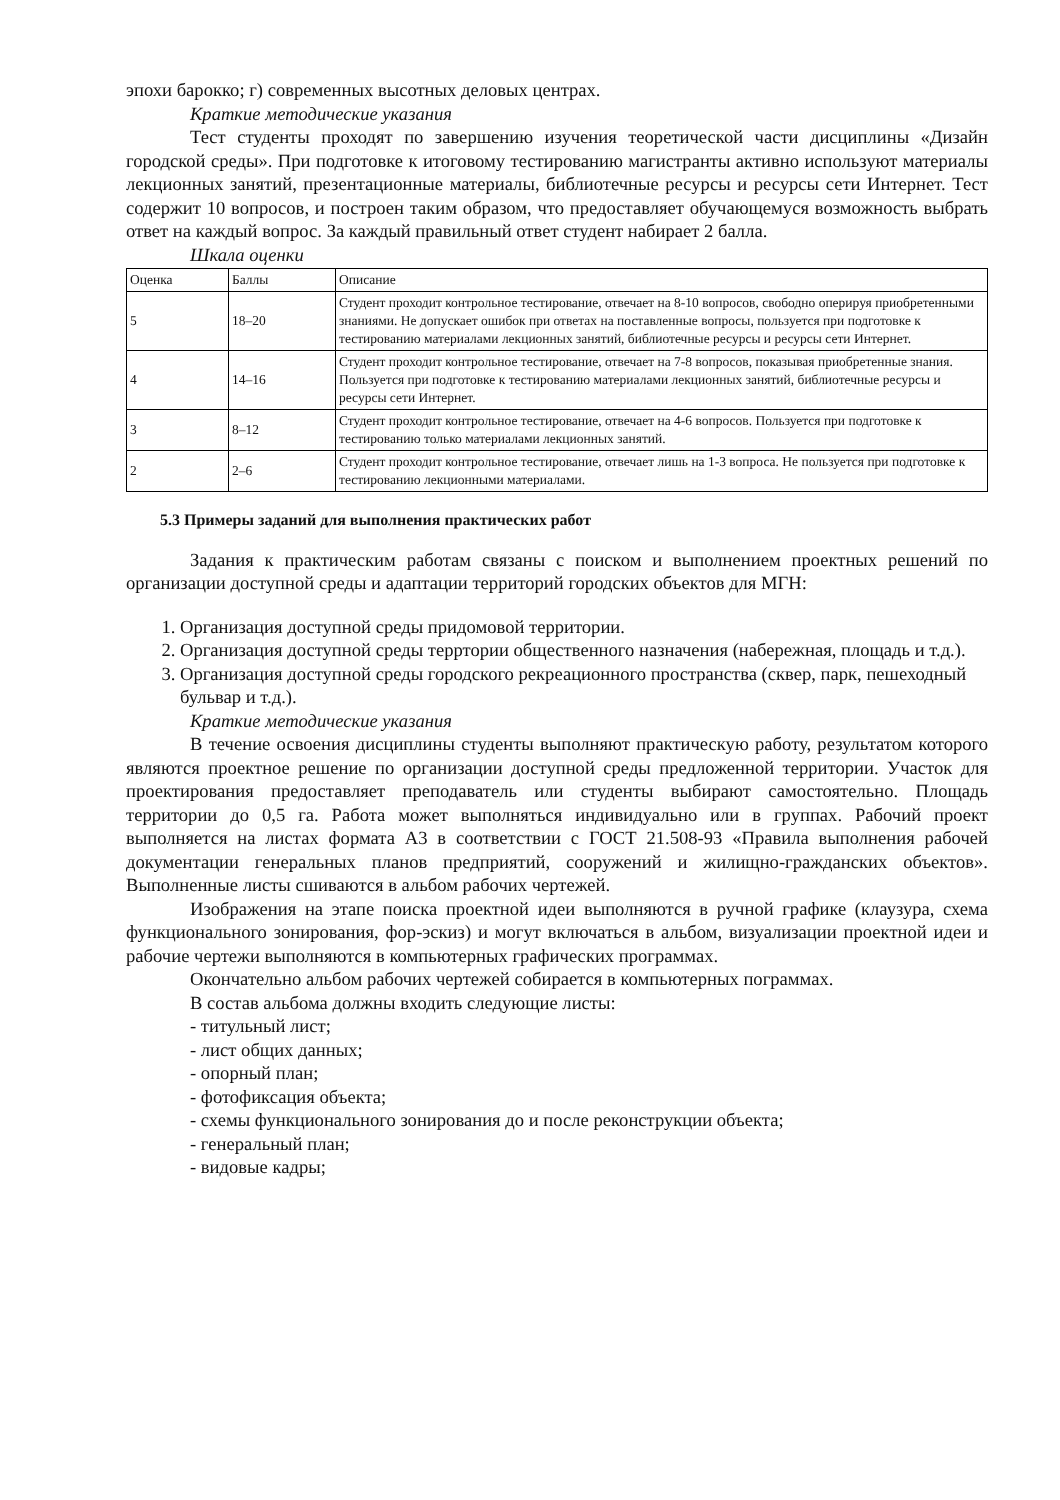эпохи барокко; г) современных высотных деловых центрах.
Краткие методические указания
Тест студенты проходят по завершению изучения теоретической части дисциплины «Дизайн городской среды». При подготовке к итоговому тестированию магистранты активно используют материалы лекционных занятий, презентационные материалы, библиотечные ресурсы и ресурсы сети Интернет. Тест содержит 10 вопросов, и построен таким образом, что предоставляет обучающемуся возможность выбрать ответ на каждый вопрос. За каждый правильный ответ студент набирает 2 балла.
Шкала оценки
| Оценка | Баллы | Описание |
| 5 | 18–20 | Студент проходит контрольное тестирование, отвечает на 8-10 вопросов, свободно оперируя приобретенными знаниями. Не допускает ошибок при ответах на поставленные вопросы, пользуется при подготовке к тестированию материалами лекционных занятий, библиотечные ресурсы и ресурсы сети Интернет. |
| 4 | 14–16 | Студент проходит контрольное тестирование, отвечает на 7-8 вопросов, показывая приобретенные знания. Пользуется при подготовке к тестированию материалами лекционных занятий, библиотечные ресурсы и ресурсы сети Интернет. |
| 3 | 8–12 | Студент проходит контрольное тестирование, отвечает на 4-6 вопросов. Пользуется при подготовке к тестированию только материалами лекционных занятий. |
| 2 | 2–6 | Студент проходит контрольное тестирование, отвечает лишь на 1-3 вопроса. Не пользуется при подготовке к тестированию лекционными материалами. |
5.3 Примеры заданий для выполнения практических работ
Задания к практическим работам связаны с поиском и выполнением проектных решений по организации доступной среды и адаптации территорий городских объектов для МГН:
1. Организация доступной среды придомовой территории.
2. Организация доступной среды терртории общественного назначения (набережная, площадь и т.д.).
3. Организация доступной среды городского рекреационного пространства (сквер, парк, пешеходный бульвар и т.д.).
Краткие методические указания
В течение освоения дисциплины студенты выполняют практическую работу, результатом которого являются проектное решение по организации доступной среды предложенной территории. Участок для проектирования предоставляет преподаватель или студенты выбирают самостоятельно. Площадь территории до 0,5 га. Работа может выполняться индивидуально или в группах. Рабочий проект выполняется на листах формата А3 в соответствии с ГОСТ 21.508-93 «Правила выполнения рабочей документации генеральных планов предприятий, сооружений и жилищно-гражданских объектов». Выполненные листы сшиваются в альбом рабочих чертежей.
Изображения на этапе поиска проектной идеи выполняются в ручной графике (клаузура, схема функционального зонирования, фор-эскиз) и могут включаться в альбом, визуализации проектной идеи и рабочие чертежи выполняются в компьютерных графических программах.
Окончательно альбом рабочих чертежей собирается в компьютерных пограммах.
В состав альбома должны входить следующие листы:
- титульный лист;
- лист общих данных;
- опорный план;
- фотофиксация объекта;
- схемы функционального зонирования до и после реконструкции объекта;
- генеральный план;
- видовые кадры;